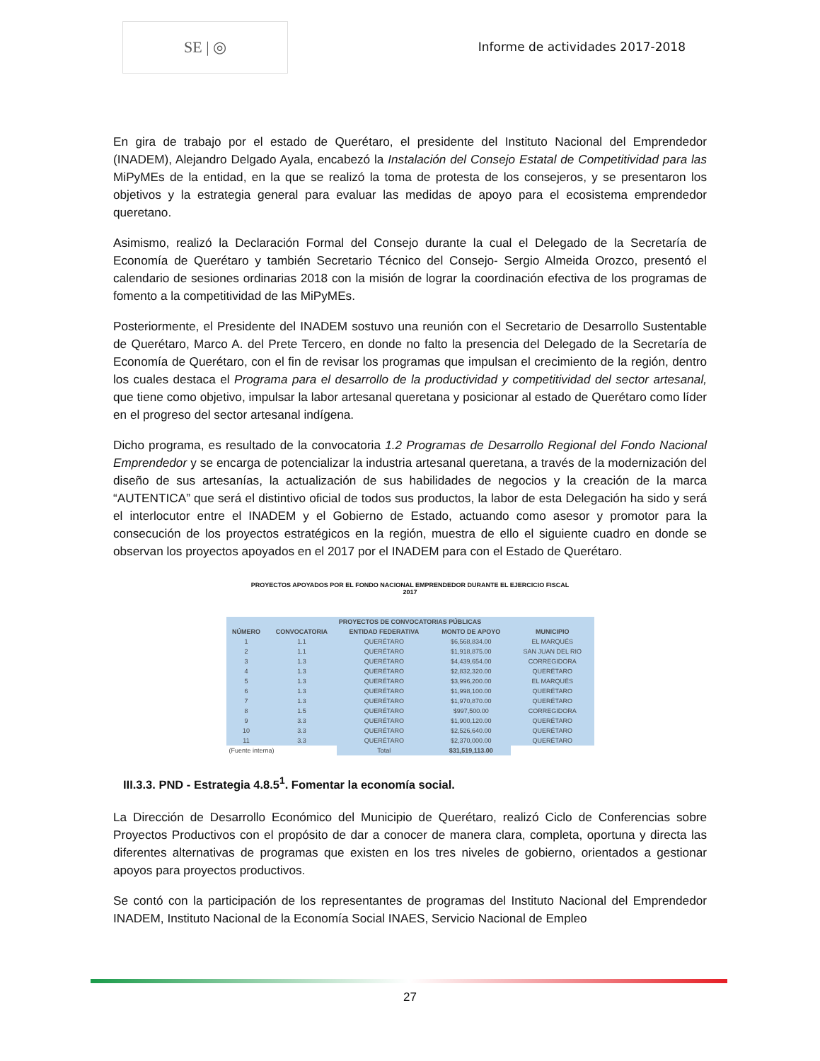SE | ◎
Informe de actividades 2017-2018
En gira de trabajo por el estado de Querétaro, el presidente del Instituto Nacional del Emprendedor (INADEM), Alejandro Delgado Ayala, encabezó la Instalación del Consejo Estatal de Competitividad para las MiPyMEs de la entidad, en la que se realizó la toma de protesta de los consejeros, y se presentaron los objetivos y la estrategia general para evaluar las medidas de apoyo para el ecosistema emprendedor queretano.
Asimismo, realizó la Declaración Formal del Consejo durante la cual el Delegado de la Secretaría de Economía de Querétaro y también Secretario Técnico del Consejo- Sergio Almeida Orozco, presentó el calendario de sesiones ordinarias 2018 con la misión de lograr la coordinación efectiva de los programas de fomento a la competitividad de las MiPyMEs.
Posteriormente, el Presidente del INADEM sostuvo una reunión con el Secretario de Desarrollo Sustentable de Querétaro, Marco A. del Prete Tercero, en donde no falto la presencia del Delegado de la Secretaría de Economía de Querétaro, con el fin de revisar los programas que impulsan el crecimiento de la región, dentro los cuales destaca el Programa para el desarrollo de la productividad y competitividad del sector artesanal, que tiene como objetivo, impulsar la labor artesanal queretana y posicionar al estado de Querétaro como líder en el progreso del sector artesanal indígena.
Dicho programa, es resultado de la convocatoria 1.2 Programas de Desarrollo Regional del Fondo Nacional Emprendedor y se encarga de potencializar la industria artesanal queretana, a través de la modernización del diseño de sus artesanías, la actualización de sus habilidades de negocios y la creación de la marca “AUTENTICA” que será el distintivo oficial de todos sus productos, la labor de esta Delegación ha sido y será el interlocutor entre el INADEM y el Gobierno de Estado, actuando como asesor y promotor para la consecución de los proyectos estratégicos en la región, muestra de ello el siguiente cuadro en donde se observan los proyectos apoyados en el 2017 por el INADEM para con el Estado de Querétaro.
PROYECTOS APOYADOS POR EL FONDO NACIONAL EMPRENDEDOR DURANTE EL EJERCICIO FISCAL
2017
| PROYECTOS DE CONVOCATORIAS PÚBLICAS | | | | |
| --- | --- | --- | --- | --- |
| NÚMERO | CONVOCATORIA | ENTIDAD FEDERATIVA | MONTO DE APOYO | MUNICIPIO |
| 1 | 1.1 | QUERÉTARO | $6,568,834.00 | EL MARQUÉS |
| 2 | 1.1 | QUERÉTARO | $1,918,875.00 | SAN JUAN DEL RIO |
| 3 | 1.3 | QUERÉTARO | $4,439,654.00 | CORREGIDORA |
| 4 | 1.3 | QUERÉTARO | $2,832,320.00 | QUERÉTARO |
| 5 | 1.3 | QUERÉTARO | $3,996,200.00 | EL MARQUÉS |
| 6 | 1.3 | QUERÉTARO | $1,998,100.00 | QUERÉTARO |
| 7 | 1.3 | QUERÉTARO | $1,970,870.00 | QUERÉTARO |
| 8 | 1.5 | QUERÉTARO | $997,500.00 | CORREGIDORA |
| 9 | 3.3 | QUERÉTARO | $1,900,120.00 | QUERÉTARO |
| 10 | 3.3 | QUERÉTARO | $2,526,640.00 | QUERÉTARO |
| 11 | 3.3 | QUERÉTARO | $2,370,000.00 | QUERÉTARO |
| (Fuente interna) | | Total | $31,519,113.00 | |
III.3.3. PND - Estrategia 4.8.5<sup>1</sup>. Fomentar la economía social.
La Dirección de Desarrollo Económico del Municipio de Querétaro, realizó Ciclo de Conferencias sobre Proyectos Productivos con el propósito de dar a conocer de manera clara, completa, oportuna y directa las diferentes alternativas de programas que existen en los tres niveles de gobierno, orientados a gestionar apoyos para proyectos productivos.
Se contó con la participación de los representantes de programas del Instituto Nacional del Emprendedor INADEM, Instituto Nacional de la Economía Social INAES, Servicio Nacional de Empleo
27